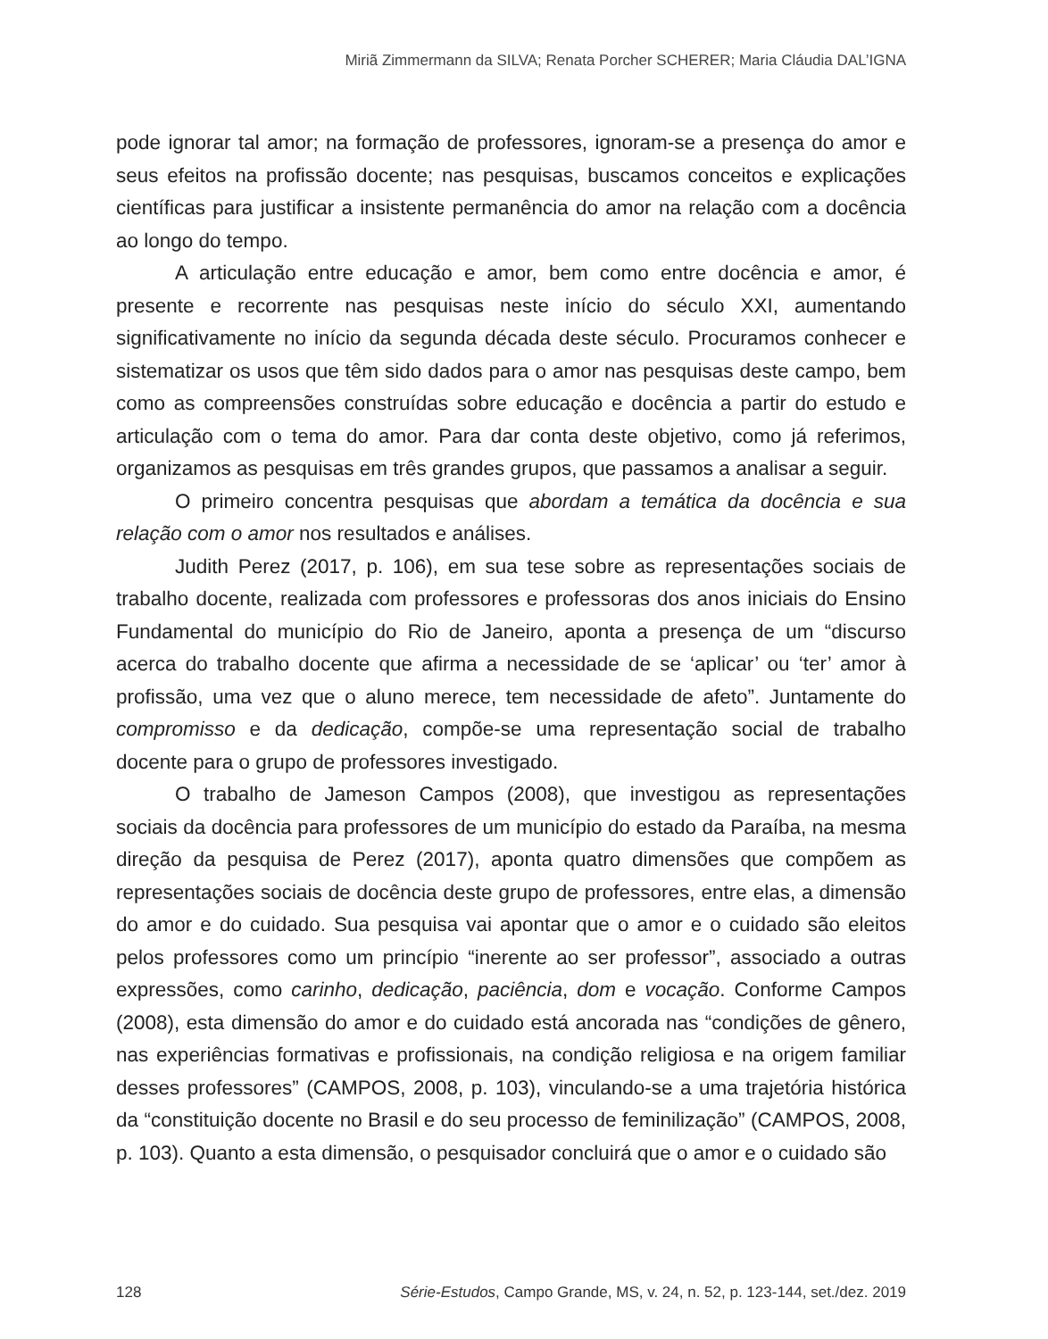Miriã Zimmermann da SILVA; Renata Porcher SCHERER; Maria Cláudia DAL’IGNA
pode ignorar tal amor; na formação de professores, ignoram-se a presença do amor e seus efeitos na profissão docente; nas pesquisas, buscamos conceitos e explicações científicas para justificar a insistente permanência do amor na relação com a docência ao longo do tempo.
A articulação entre educação e amor, bem como entre docência e amor, é presente e recorrente nas pesquisas neste início do século XXI, aumentando significativamente no início da segunda década deste século. Procuramos conhecer e sistematizar os usos que têm sido dados para o amor nas pesquisas deste campo, bem como as compreensões construídas sobre educação e docência a partir do estudo e articulação com o tema do amor. Para dar conta deste objetivo, como já referimos, organizamos as pesquisas em três grandes grupos, que passamos a analisar a seguir.
O primeiro concentra pesquisas que abordam a temática da docência e sua relação com o amor nos resultados e análises.
Judith Perez (2017, p. 106), em sua tese sobre as representações sociais de trabalho docente, realizada com professores e professoras dos anos iniciais do Ensino Fundamental do município do Rio de Janeiro, aponta a presença de um “discurso acerca do trabalho docente que afirma a necessidade de se ‘aplicar’ ou ‘ter’ amor à profissão, uma vez que o aluno merece, tem necessidade de afeto”. Juntamente do compromisso e da dedicação, compõe-se uma representação social de trabalho docente para o grupo de professores investigado.
O trabalho de Jameson Campos (2008), que investigou as representações sociais da docência para professores de um município do estado da Paraíba, na mesma direção da pesquisa de Perez (2017), aponta quatro dimensões que compõem as representações sociais de docência deste grupo de professores, entre elas, a dimensão do amor e do cuidado. Sua pesquisa vai apontar que o amor e o cuidado são eleitos pelos professores como um princípio “inerente ao ser professor”, associado a outras expressões, como carinho, dedicação, paciência, dom e vocação. Conforme Campos (2008), esta dimensão do amor e do cuidado está ancorada nas “condições de gênero, nas experiências formativas e profissionais, na condição religiosa e na origem familiar desses professores” (CAMPOS, 2008, p. 103), vinculando-se a uma trajetória histórica da “constituição docente no Brasil e do seu processo de feminilização” (CAMPOS, 2008, p. 103). Quanto a esta dimensão, o pesquisador concluirá que o amor e o cuidado são
128 Série-Estudos, Campo Grande, MS, v. 24, n. 52, p. 123-144, set./dez. 2019